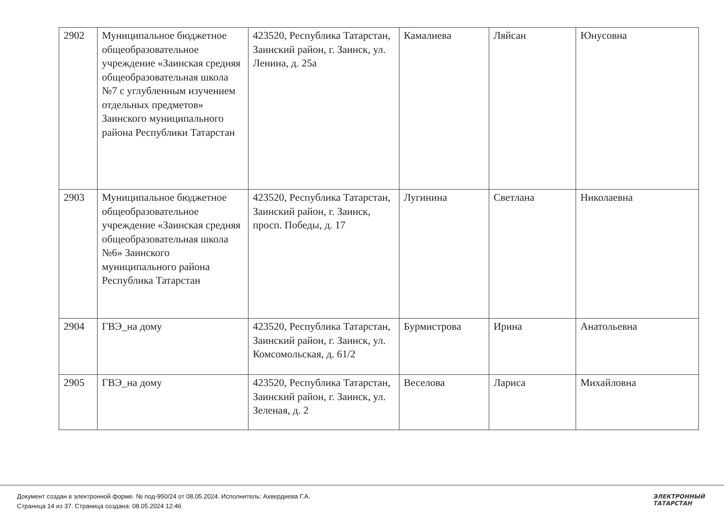| 2902 | Муниципальное бюджетное общеобразовательное учреждение «Заинская средняя общеобразовательная школа №7 с углубленным изучением отдельных предметов» Заинского муниципального района Республики Татарстан | 423520, Республика Татарстан, Заинский район, г. Заинск, ул. Ленина, д. 25а | Камалиева | Ляйсан | Юнусовна |
| 2903 | Муниципальное бюджетное общеобразовательное учреждение «Заинская средняя общеобразовательная школа №6» Заинского муниципального района Республика Татарстан | 423520, Республика Татарстан, Заинский район, г. Заинск, просп. Победы, д. 17 | Лугинина | Светлана | Николаевна |
| 2904 | ГВЭ_на дому | 423520, Республика Татарстан, Заинский район, г. Заинск, ул. Комсомольская, д. 61/2 | Бурмистрова | Ирина | Анатольевна |
| 2905 | ГВЭ_на дому | 423520, Республика Татарстан, Заинский район, г. Заинск, ул. Зеленая, д. 2 | Веселова | Лариса | Михайловна |
Документ создан в электронной форме. № под-950/24 от 08.05.2024. Исполнитель: Ахвердиева Г.А.
Страница 14 из 37. Страница создана: 08.05.2024 12:46
ЭЛЕКТРОННЫЙ
ТАТАРСТАН